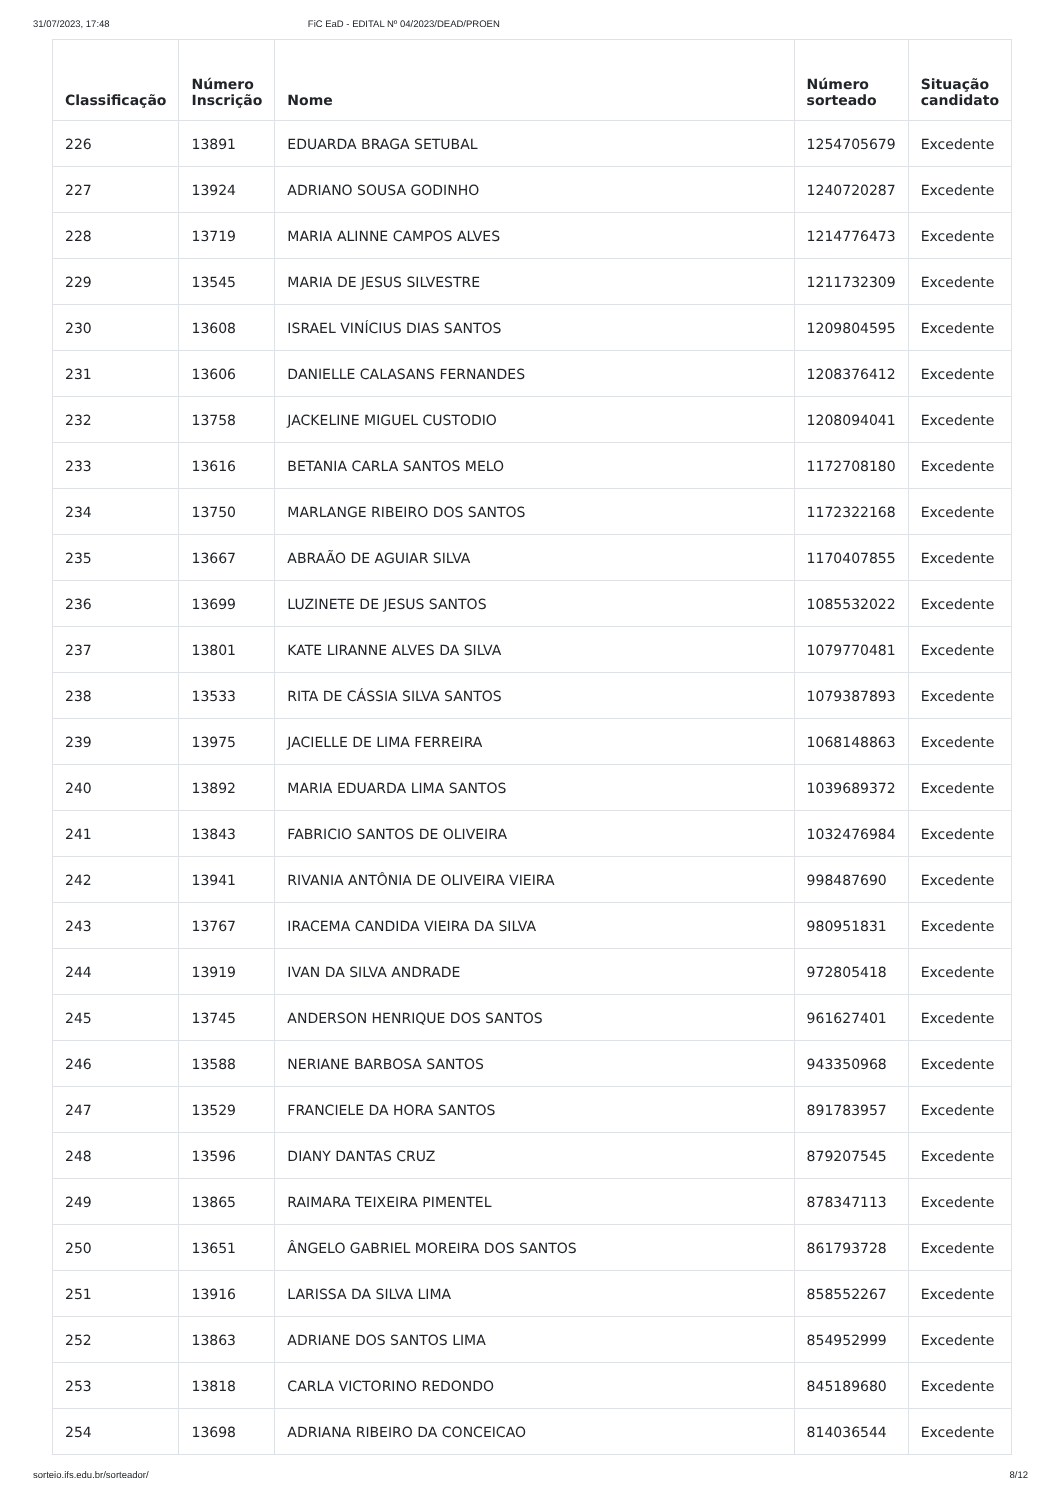31/07/2023, 17:48 FiC EaD - EDITAL Nº 04/2023/DEAD/PROEN
| Classificação | Número Inscrição | Nome | Número sorteado | Situação candidato |
| --- | --- | --- | --- | --- |
| 226 | 13891 | EDUARDA BRAGA SETUBAL | 1254705679 | Excedente |
| 227 | 13924 | ADRIANO SOUSA GODINHO | 1240720287 | Excedente |
| 228 | 13719 | MARIA ALINNE CAMPOS ALVES | 1214776473 | Excedente |
| 229 | 13545 | MARIA DE JESUS SILVESTRE | 1211732309 | Excedente |
| 230 | 13608 | ISRAEL VINÍCIUS DIAS SANTOS | 1209804595 | Excedente |
| 231 | 13606 | DANIELLE CALASANS FERNANDES | 1208376412 | Excedente |
| 232 | 13758 | JACKELINE MIGUEL CUSTODIO | 1208094041 | Excedente |
| 233 | 13616 | BETANIA CARLA SANTOS MELO | 1172708180 | Excedente |
| 234 | 13750 | MARLANGE RIBEIRO DOS SANTOS | 1172322168 | Excedente |
| 235 | 13667 | ABRAÃO DE AGUIAR SILVA | 1170407855 | Excedente |
| 236 | 13699 | LUZINETE DE JESUS SANTOS | 1085532022 | Excedente |
| 237 | 13801 | KATE LIRANNE ALVES DA SILVA | 1079770481 | Excedente |
| 238 | 13533 | RITA DE CÁSSIA SILVA SANTOS | 1079387893 | Excedente |
| 239 | 13975 | JACIELLE DE LIMA FERREIRA | 1068148863 | Excedente |
| 240 | 13892 | MARIA EDUARDA LIMA SANTOS | 1039689372 | Excedente |
| 241 | 13843 | FABRICIO SANTOS DE OLIVEIRA | 1032476984 | Excedente |
| 242 | 13941 | RIVANIA ANTÔNIA DE OLIVEIRA VIEIRA | 998487690 | Excedente |
| 243 | 13767 | IRACEMA CANDIDA VIEIRA DA SILVA | 980951831 | Excedente |
| 244 | 13919 | IVAN DA SILVA ANDRADE | 972805418 | Excedente |
| 245 | 13745 | ANDERSON HENRIQUE DOS SANTOS | 961627401 | Excedente |
| 246 | 13588 | NERIANE BARBOSA SANTOS | 943350968 | Excedente |
| 247 | 13529 | FRANCIELE DA HORA SANTOS | 891783957 | Excedente |
| 248 | 13596 | DIANY DANTAS CRUZ | 879207545 | Excedente |
| 249 | 13865 | RAIMARA TEIXEIRA PIMENTEL | 878347113 | Excedente |
| 250 | 13651 | ÂNGELO GABRIEL MOREIRA DOS SANTOS | 861793728 | Excedente |
| 251 | 13916 | LARISSA DA SILVA LIMA | 858552267 | Excedente |
| 252 | 13863 | ADRIANE DOS SANTOS LIMA | 854952999 | Excedente |
| 253 | 13818 | CARLA VICTORINO REDONDO | 845189680 | Excedente |
| 254 | 13698 | ADRIANA RIBEIRO DA CONCEICAO | 814036544 | Excedente |
sorteio.ifs.edu.br/sorteador/ 8/12